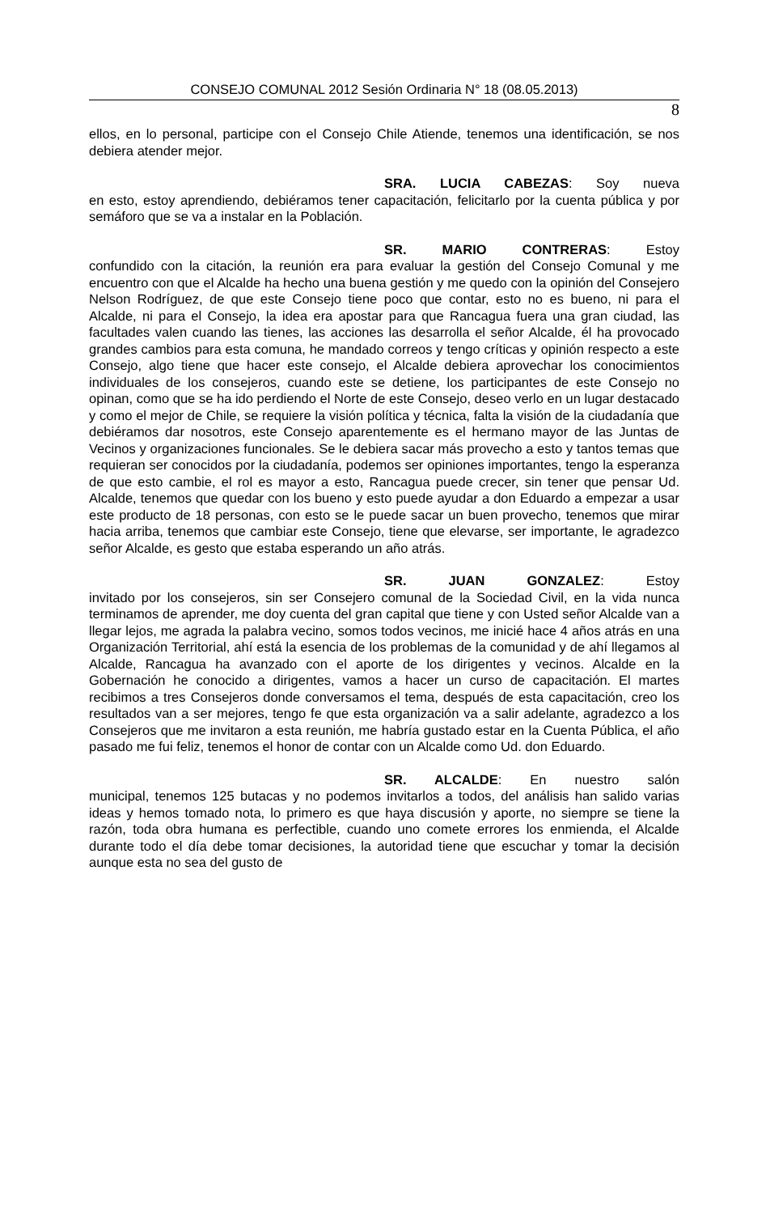CONSEJO COMUNAL 2012 Sesión Ordinaria N° 18 (08.05.2013)
8
ellos, en lo personal, participe con el Consejo Chile Atiende, tenemos una identificación, se nos debiera atender mejor.
SRA. LUCIA CABEZAS: Soy nueva
en esto, estoy aprendiendo, debiéramos tener capacitación, felicitarlo por la cuenta pública y por semáforo que se va a instalar en la Población.
SR. MARIO CONTRERAS: Estoy
confundido con la citación, la reunión era para evaluar la gestión del Consejo Comunal y me encuentro con que el Alcalde ha hecho una buena gestión y me quedo con la opinión del Consejero Nelson Rodríguez, de que este Consejo tiene poco que contar, esto no es bueno, ni para el Alcalde, ni para el Consejo, la idea era apostar para que Rancagua fuera una gran ciudad, las facultades valen cuando las tienes, las acciones las desarrolla el señor Alcalde, él ha provocado grandes cambios para esta comuna, he mandado correos y tengo críticas y opinión respecto a este Consejo, algo tiene que hacer este consejo, el Alcalde debiera aprovechar los conocimientos individuales de los consejeros, cuando este se detiene, los participantes de este Consejo no opinan, como que se ha ido perdiendo el Norte de este Consejo, deseo verlo en un lugar destacado y como el mejor de Chile, se requiere la visión política y técnica, falta la visión de la ciudadanía que debiéramos dar nosotros, este Consejo aparentemente es el hermano mayor de las Juntas de Vecinos y organizaciones funcionales. Se le debiera sacar más provecho a esto y tantos temas que requieran ser conocidos por la ciudadanía, podemos ser opiniones importantes, tengo la esperanza de que esto cambie, el rol es mayor a esto, Rancagua puede crecer, sin tener que pensar Ud. Alcalde, tenemos que quedar con los bueno y esto puede ayudar a don Eduardo a empezar a usar este producto de 18 personas, con esto se le puede sacar un buen provecho, tenemos que mirar hacia arriba, tenemos que cambiar este Consejo, tiene que elevarse, ser importante, le agradezco señor Alcalde, es gesto que estaba esperando un año atrás.
SR. JUAN GONZALEZ: Estoy
invitado por los consejeros, sin ser Consejero comunal de la Sociedad Civil, en la vida nunca terminamos de aprender, me doy cuenta del gran capital que tiene y con Usted señor Alcalde van a llegar lejos, me agrada la palabra vecino, somos todos vecinos, me inicié hace 4 años atrás en una Organización Territorial, ahí está la esencia de los problemas de la comunidad y de ahí llegamos al Alcalde, Rancagua ha avanzado con el aporte de los dirigentes y vecinos. Alcalde en la Gobernación he conocido a dirigentes, vamos a hacer un curso de capacitación. El martes recibimos a tres Consejeros donde conversamos el tema, después de esta capacitación, creo los resultados van a ser mejores, tengo fe que esta organización va a salir adelante, agradezco a los Consejeros que me invitaron a esta reunión, me habría gustado estar en la Cuenta Pública, el año pasado me fui feliz, tenemos el honor de contar con un Alcalde como Ud. don Eduardo.
SR. ALCALDE: En nuestro salón
municipal, tenemos 125 butacas y no podemos invitarlos a todos, del análisis han salido varias ideas y hemos tomado nota, lo primero es que haya discusión y aporte, no siempre se tiene la razón, toda obra humana es perfectible, cuando uno comete errores los enmienda, el Alcalde durante todo el día debe tomar decisiones, la autoridad tiene que escuchar y tomar la decisión aunque esta no sea del gusto de